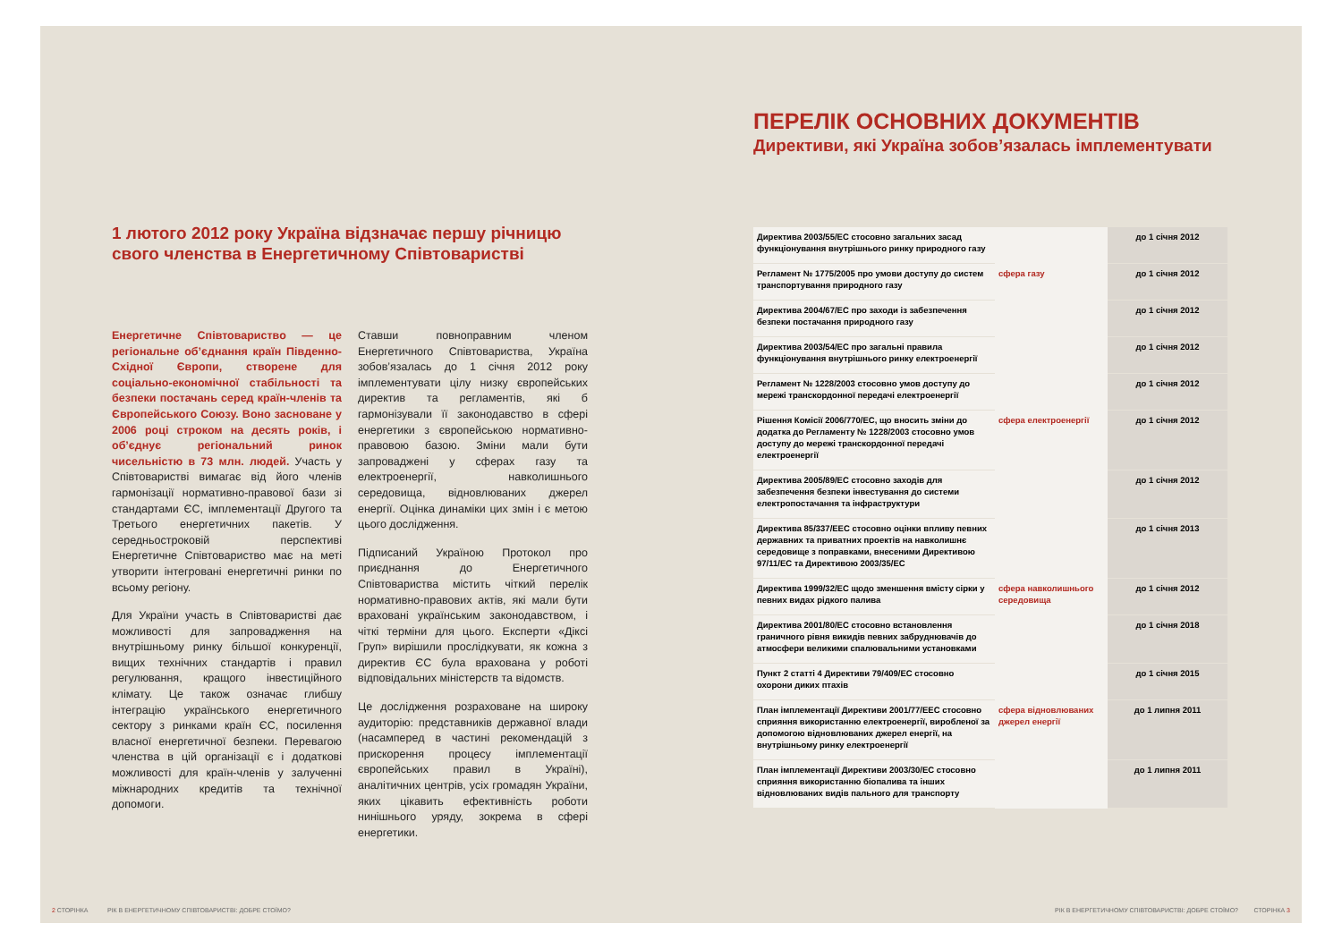1 лютого 2012 року Україна відзначає першу річницю свого членства в Енергетичному Співтоваристві
Енергетичне Співтовариство — це регіональне об’єднання країн Південно-Східної Європи, створене для соціально-економічної стабільності та безпеки постачань серед країн-членів та Європейського Союзу. Воно засноване у 2006 році строком на десять років, і об’єднує регіональний ринок чисельністю в 73 млн. людей. Участь у Співтоваристві вимагає від його членів гармонізації нормативно-правової бази зі стандартами ЄС, імплементації Другого та Третього енергетичних пакетів. У середньостроковій перспективі Енергетичне Співтовариство має на меті утворити інтегровані енергетичні ринки по всьому регіону.
Для України участь в Співтоваристві дає можливості для запровадження на внутрішньому ринку більшої конкуренції, вищих технічних стандартів і правил регулювання, кращого інвестиційного клімату. Це також означає глибшу інтеграцію українського енергетичного сектору з ринками країн ЄС, посилення власної енергетичної безпеки. Перевагою членства в цій організації є і додаткові можливості для країн-членів у залученні міжнародних кредитів та технічної допомоги.
Ставши повноправним членом Енергетичного Співтовариства, Україна зобов’язалась до 1 січня 2012 року імплементувати цілу низку європейських директив та регламентів, які б гармонізували її законодавство в сфері енергетики з європейською нормативно-правовою базою. Зміни мали бути запроваджені у сферах газу та електроенергії, навколишнього середовища, відновлюваних джерел енергії. Оцінка динаміки цих змін і є метою цього дослідження.
Підписаний Україною Протокол про приєднання до Енергетичного Співтовариства містить чіткий перелік нормативно-правових актів, які мали бути враховані українським законодавством, і чіткі терміни для цього. Експерти «Діксі Груп» вирішили прослідкувати, як кожна з директив ЄС була врахована у роботі відповідальних міністерств та відомств.
Це дослідження розраховане на широку аудиторію: представників державної влади (насамперед в частині рекомендацій з прискорення процесу імплементації європейських правил в Україні), аналітичних центрів, усіх громадян України, яких цікавить ефективність роботи нинішнього уряду, зокрема в сфері енергетики.
ПЕРЕЛІК ОСНОВНИХ ДОКУМЕНТІВ
Директиви, які Україна зобов’язалась імплементувати
| Директива 2003/55/ЕС стосовно загальних засад функціонування внутрішнього ринку природного газу | | до 1 січня 2012 |
| Регламент № 1775/2005 про умови доступу до систем транспортування природного газу | сфера газу | до 1 січня 2012 |
| Директива 2004/67/ЕС про заходи із забезпечення безпеки постачання природного газу | | до 1 січня 2012 |
| Директива 2003/54/ЕС про загальні правила функціонування внутрішнього ринку електроенергії | | до 1 січня 2012 |
| Регламент № 1228/2003 стосовно умов доступу до мережі транскордонної передачі електроенергії | | до 1 січня 2012 |
| Рішення Комісії 2006/770/ЕС, що вносить зміни до додатка до Регламенту № 1228/2003 стосовно умов доступу до мережі транскордонної передачі електроенергії | сфера електроенергії | до 1 січня 2012 |
| Директива 2005/89/ЕС стосовно заходів для забезпечення безпеки інвестування до системи електропостачання та інфраструктури | | до 1 січня 2012 |
| Директива 85/337/ЕЕС стосовно оцінки впливу певних державних та приватних проектів на навколишнє середовище з поправками, внесеними Директивою 97/11/ЕС та Директивою 2003/35/ЕС | | до 1 січня 2013 |
| Директива 1999/32/ЕС щодо зменшення вмісту сірки у певних видах рідкого палива | сфера навколишнього середовища | до 1 січня 2012 |
| Директива 2001/80/ЕС стосовно встановлення граничного рівня викидів певних забруднювачів до атмосфери великими спалювальними установками | | до 1 січня 2018 |
| Пункт 2 статті 4 Директиви 79/409/ЕС стосовно охорони диких птахів | | до 1 січня 2015 |
| План імплементації Директиви 2001/77/ЕЕС стосовно сприяння використанню електроенергії, виробленої за допомогою відновлюваних джерел енергії, на внутрішньому ринку електроенергії | сфера відновлюваних джерел енергії | до 1 липня 2011 |
| План імплементації Директиви 2003/30/ЕС стосовно сприяння використанню біопалива та інших відновлюваних видів пального для транспорту | | до 1 липня 2011 |
2 СТОРІНКА РІК В ЕНЕРГЕТИЧНОМУ СПІВТОВАРИСТВІ: ДОБРЕ СТОЇМО?
РІК В ЕНЕРГЕТИЧНОМУ СПІВТОВАРИСТВІ: ДОБРЕ СТОЇМО? СТОРІНКА 3